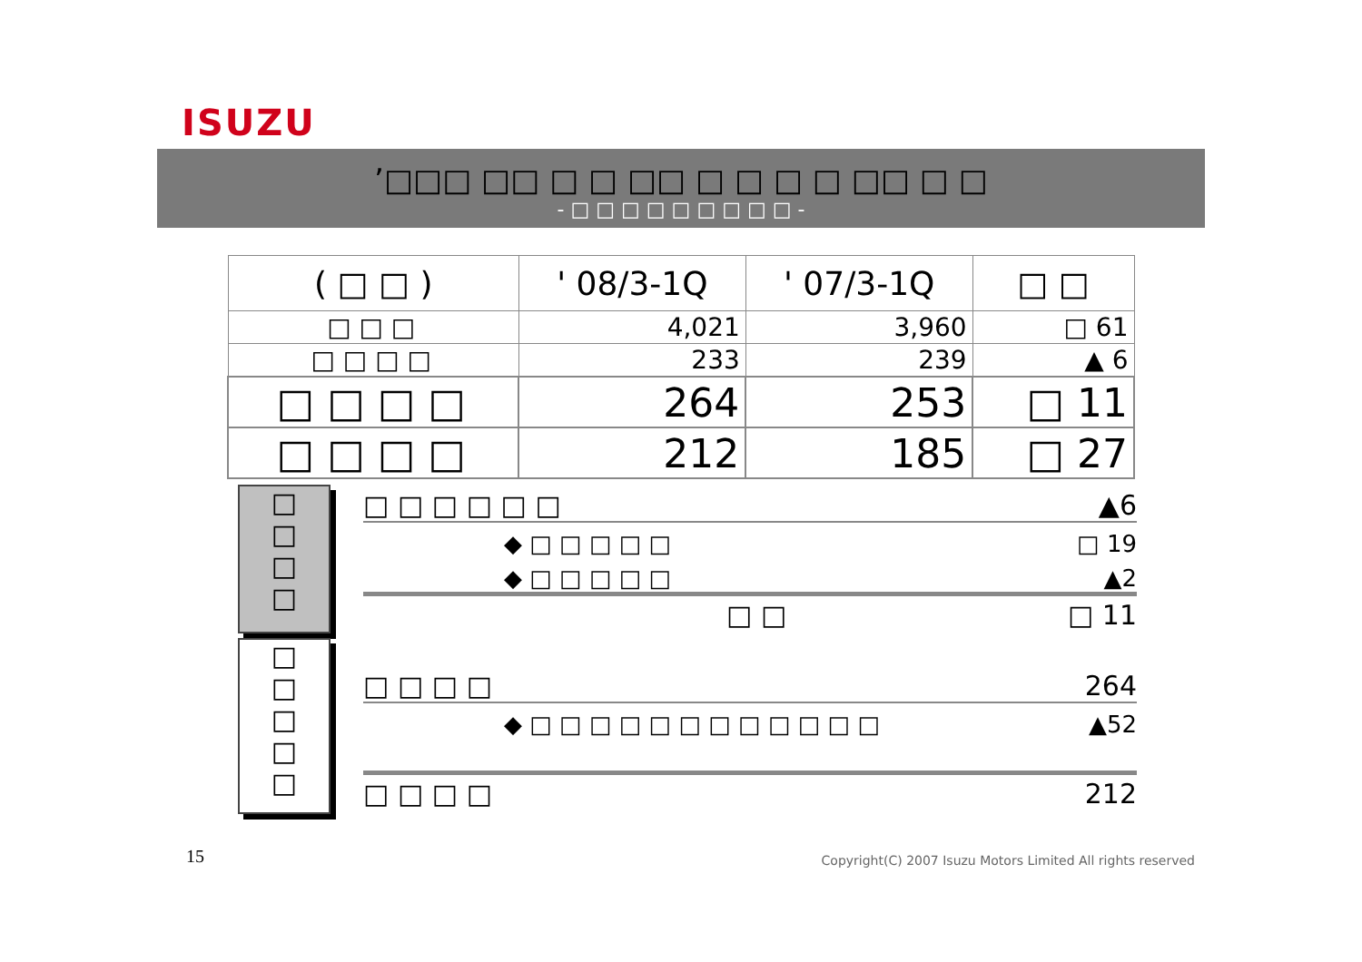ISUZU
’□□□ □□ □ □ □□ □ □ □ □ □□ □ □
- □ □ □ □ □ □ □ □ □ -
| ( □ □ ) | ' 08/3-1Q | ' 07/3-1Q | □ □ |
| --- | --- | --- | --- |
| □ □ □ | 4,021 | 3,960 | □ 61 |
| □ □ □ □ | 233 | 239 | ▲ 6 |
| □ □ □ □ | 264 | 253 | □ 11 |
| □ □ □ □ | 212 | 185 | □ 27 |
□
□
□
□
□
□
□
□
□
□ □ □ □ □ □ ▲6
◆ □ □ □ □ □ □ 19
◆ □ □ □ □ □ ▲2
□ □ □ 11
□ □ □ □ 264
◆ □ □ □ □ □ □ □ □ □ □ □ □ ▲52
□ □ □ □ 212
15
Copyright(C) 2007 Isuzu Motors Limited All rights reserved